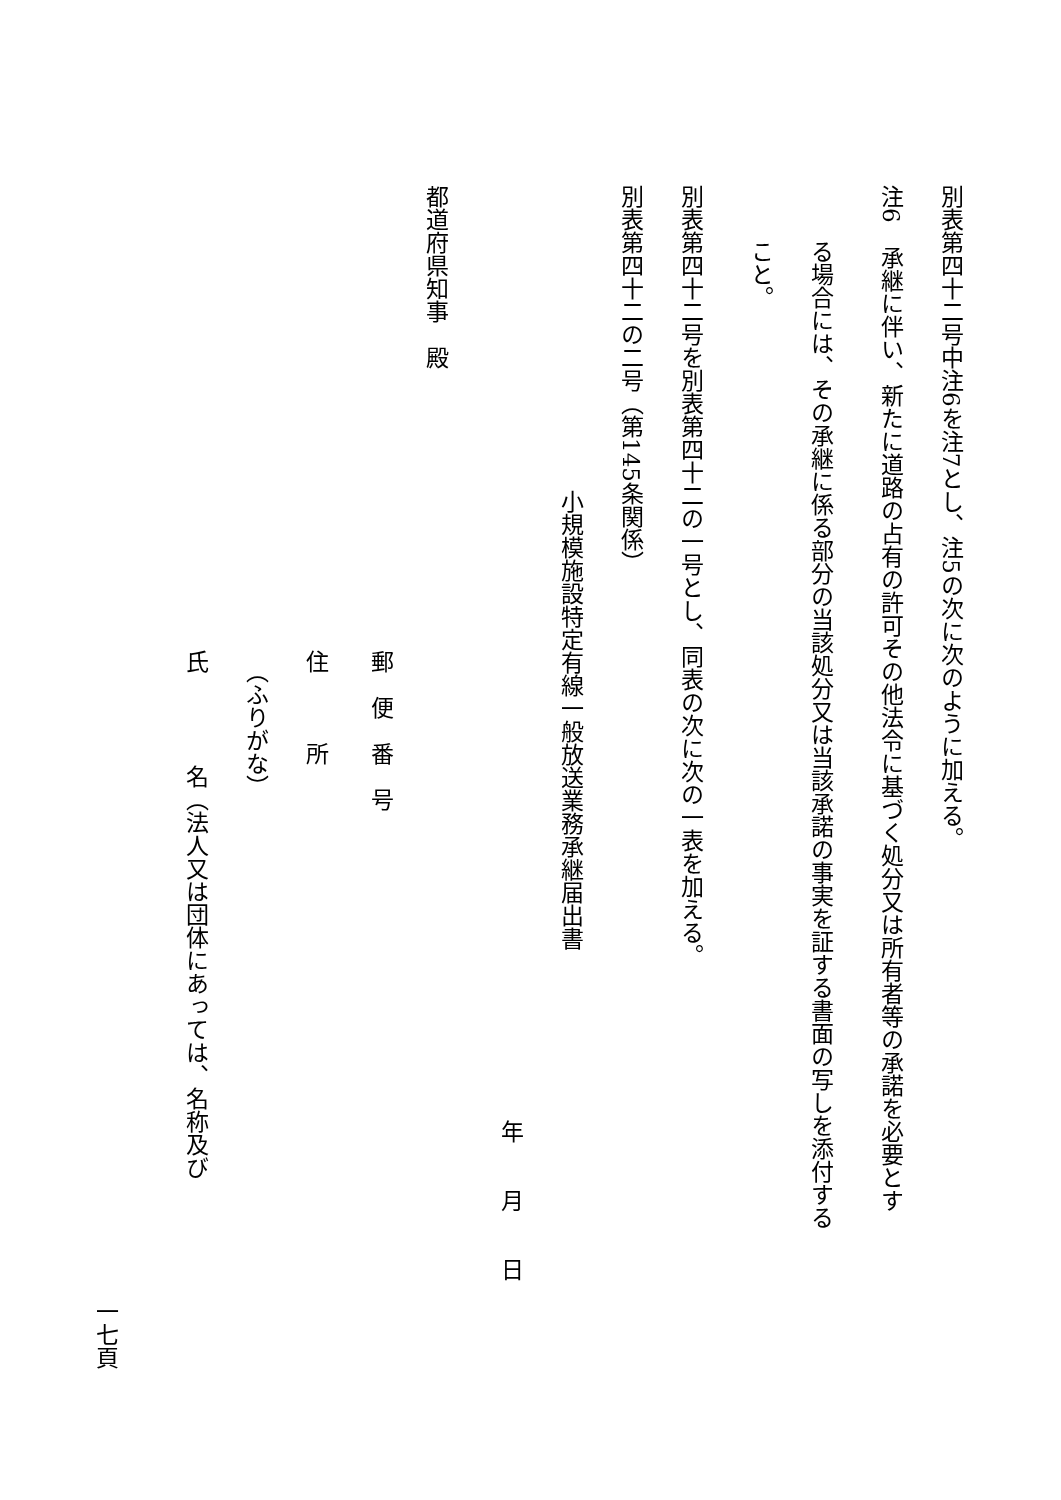別表第四十二号中注6を注7とし、注5の次に次のように加える。
注6　承継に伴い、新たに道路の占有の許可その他法令に基づく処分又は所有者等の承諾を必要とす
る場合には、その承継に係る部分の当該処分又は当該承諾の事実を証する書面の写しを添付する
こと。
別表第四十二号を別表第四十二の一号とし、同表の次に次の一表を加える。
別表第四十二の二号（第145条関係）
小規模施設特定有線一般放送業務承継届出書
年　　月　　日
都道府県知事　殿
郵　便　番　号
住　　　所
（ふりがな）
氏　　　　名（法人又は団体にあっては、名称及び
一七頁